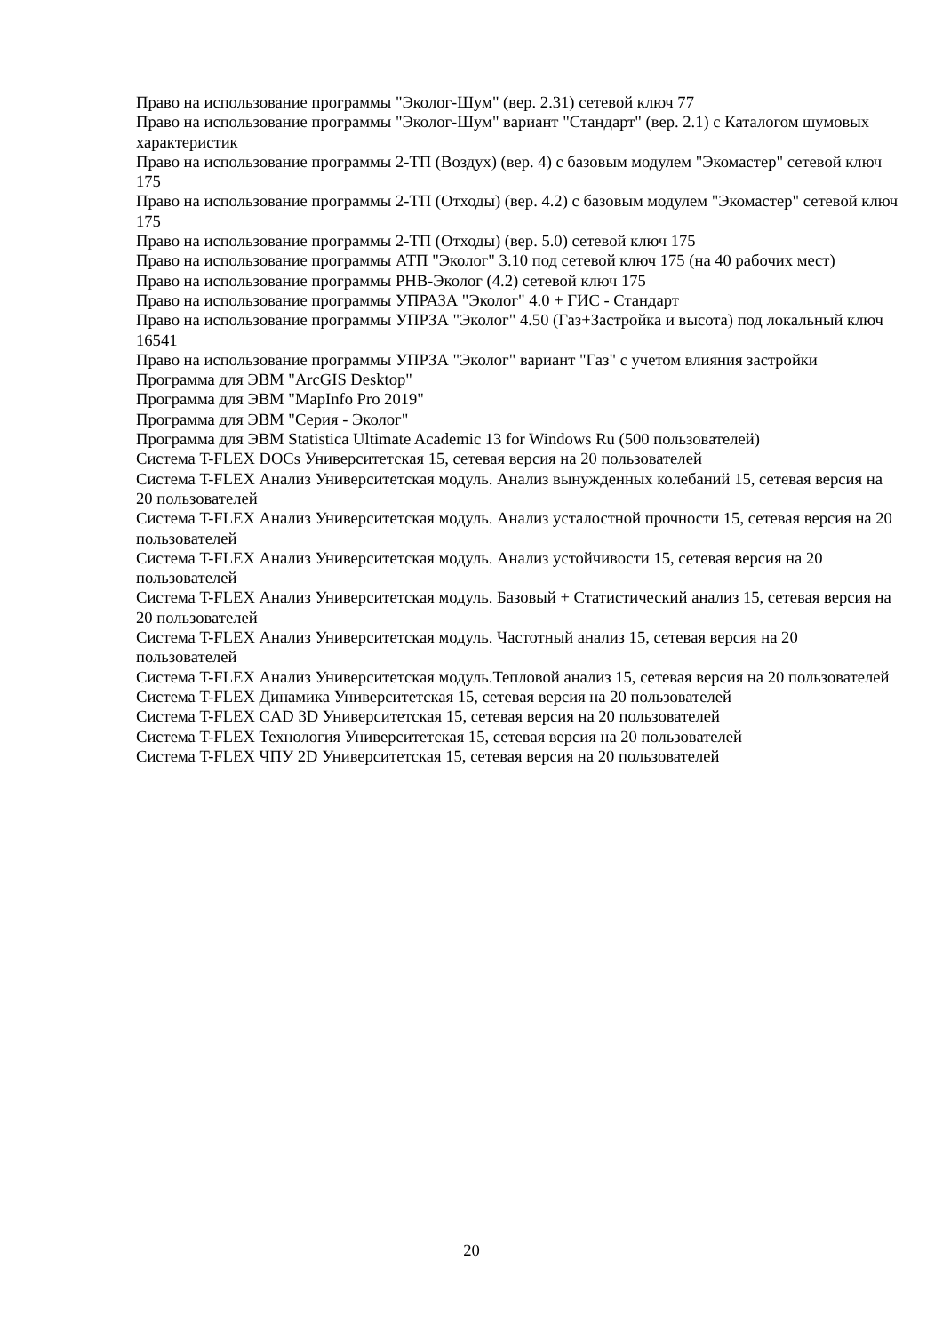Право на использование программы "Эколог-Шум" (вер. 2.31) сетевой ключ 77
Право на использование программы "Эколог-Шум" вариант "Стандарт" (вер. 2.1) с Каталогом шумовых характеристик
Право на использование программы 2-ТП (Воздух) (вер. 4) с базовым модулем "Экомастер" сетевой ключ 175
Право на использование программы 2-ТП (Отходы) (вер. 4.2) с базовым модулем "Экомастер" сетевой ключ 175
Право на использование программы 2-ТП (Отходы) (вер. 5.0) сетевой ключ 175
Право на использование программы АТП "Эколог" 3.10 под сетевой ключ 175 (на 40 рабочих мест)
Право на использование программы РНВ-Эколог (4.2) сетевой ключ 175
Право на использование программы УПРАЗА "Эколог" 4.0 + ГИС - Стандарт
Право на использование программы УПРЗА "Эколог" 4.50 (Газ+Застройка и высота) под локальный ключ 16541
Право на использование программы УПРЗА "Эколог" вариант "Газ" с учетом влияния застройки
Программа для ЭВМ "ArcGIS Desktop"
Программа для ЭВМ "MapInfo Pro 2019"
Программа для ЭВМ "Серия - Эколог"
Программа для ЭВМ Statistica Ultimate Academic 13 for Windows Ru (500 пользователей)
Система T-FLEX DOCs Университетская 15, сетевая версия на 20 пользователей
Система T-FLEX Анализ Университетская модуль. Анализ вынужденных колебаний 15, сетевая версия на 20 пользователей
Система T-FLEX Анализ Университетская модуль. Анализ усталостной прочности 15, сетевая версия на 20 пользователей
Система T-FLEX Анализ Университетская модуль. Анализ устойчивости 15, сетевая версия на 20 пользователей
Система T-FLEX Анализ Университетская модуль. Базовый + Статистический анализ 15, сетевая версия на 20 пользователей
Система T-FLEX Анализ Университетская модуль. Частотный анализ 15, сетевая версия на 20 пользователей
Система T-FLEX Анализ Университетская модуль.Тепловой анализ 15, сетевая версия на 20 пользователей
Система T-FLEX Динамика Университетская 15, сетевая версия на 20 пользователей
Система T-FLEX CAD 3D Университетская 15, сетевая версия на 20 пользователей
Система T-FLEX Технология Университетская 15, сетевая версия на 20 пользователей
Система T-FLEX ЧПУ 2D Университетская 15, сетевая версия на 20 пользователей
20